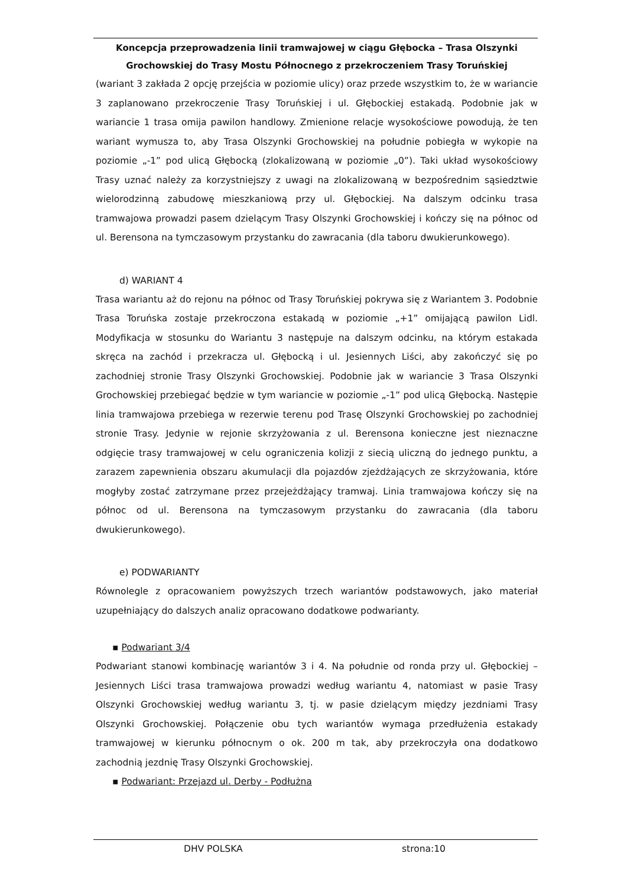Koncepcja przeprowadzenia linii tramwajowej w ciągu Głębocka – Trasa Olszynki Grochowskiej do Trasy Mostu Północnego z przekroczeniem Trasy Toruńskiej
(wariant 3 zakłada 2 opcję przejścia w poziomie ulicy) oraz przede wszystkim to, że w wariancie 3 zaplanowano przekroczenie Trasy Toruńskiej i ul. Głębockiej estakadą. Podobnie jak w wariancie 1 trasa omija pawilon handlowy. Zmienione relacje wysokościowe powodują, że ten wariant wymusza to, aby Trasa Olszynki Grochowskiej na południe pobiegła w wykopie na poziomie „-1” pod ulicą Głębocką (zlokalizowaną w poziomie „0”). Taki układ wysokościowy Trasy uznać należy za korzystniejszy z uwagi na zlokalizowaną w bezpośrednim sąsiedztwie wielorodzinną zabudowę mieszkaniową przy ul. Głębockiej. Na dalszym odcinku trasa tramwajowa prowadzi pasem dzielącym Trasy Olszynki Grochowskiej i kończy się na północ od ul. Berensona na tymczasowym przystanku do zawracania (dla taboru dwukierunkowego).
d) WARIANT 4
Trasa wariantu aż do rejonu na północ od Trasy Toruńskiej pokrywa się z Wariantem 3. Podobnie Trasa Toruńska zostaje przekroczona estakadą w poziomie „+1” omijającą pawilon Lidl. Modyfikacja w stosunku do Wariantu 3 następuje na dalszym odcinku, na którym estakada skręca na zachód i przekracza ul. Głębocką i ul. Jesiennych Liści, aby zakończyć się po zachodniej stronie Trasy Olszynki Grochowskiej. Podobnie jak w wariancie 3 Trasa Olszynki Grochowskiej przebiegać będzie w tym wariancie w poziomie „-1” pod ulicą Głębocką. Następie linia tramwajowa przebiega w rezerwie terenu pod Trasę Olszynki Grochowskiej po zachodniej stronie Trasy. Jedynie w rejonie skrzyżowania z ul. Berensona konieczne jest nieznaczne odgięcie trasy tramwajowej w celu ograniczenia kolizji z siecią uliczną do jednego punktu, a zarazem zapewnienia obszaru akumulacji dla pojazdów zjeżdżających ze skrzyżowania, które mogłyby zostać zatrzymane przez przejeżdżający tramwaj. Linia tramwajowa kończy się na północ od ul. Berensona na tymczasowym przystanku do zawracania (dla taboru dwukierunkowego).
e) PODWARIANTY
Równolegle z opracowaniem powyższych trzech wariantów podstawowych, jako materiał uzupełniający do dalszych analiz opracowano dodatkowe podwarianty.
▪ Podwariant 3/4
Podwariant stanowi kombinację wariantów 3 i 4. Na południe od ronda przy ul. Głębockiej – Jesiennych Liści trasa tramwajowa prowadzi według wariantu 4, natomiast w pasie Trasy Olszynki Grochowskiej według wariantu 3, tj. w pasie dzielącym między jezdniami Trasy Olszynki Grochowskiej. Połączenie obu tych wariantów wymaga przedłużenia estakady tramwajowej w kierunku północnym o ok. 200 m tak, aby przekroczyła ona dodatkowo zachodnią jezdnię Trasy Olszynki Grochowskiej.
▪ Podwariant: Przejazd ul. Derby - Podłużna
DHV POLSKA strona:10